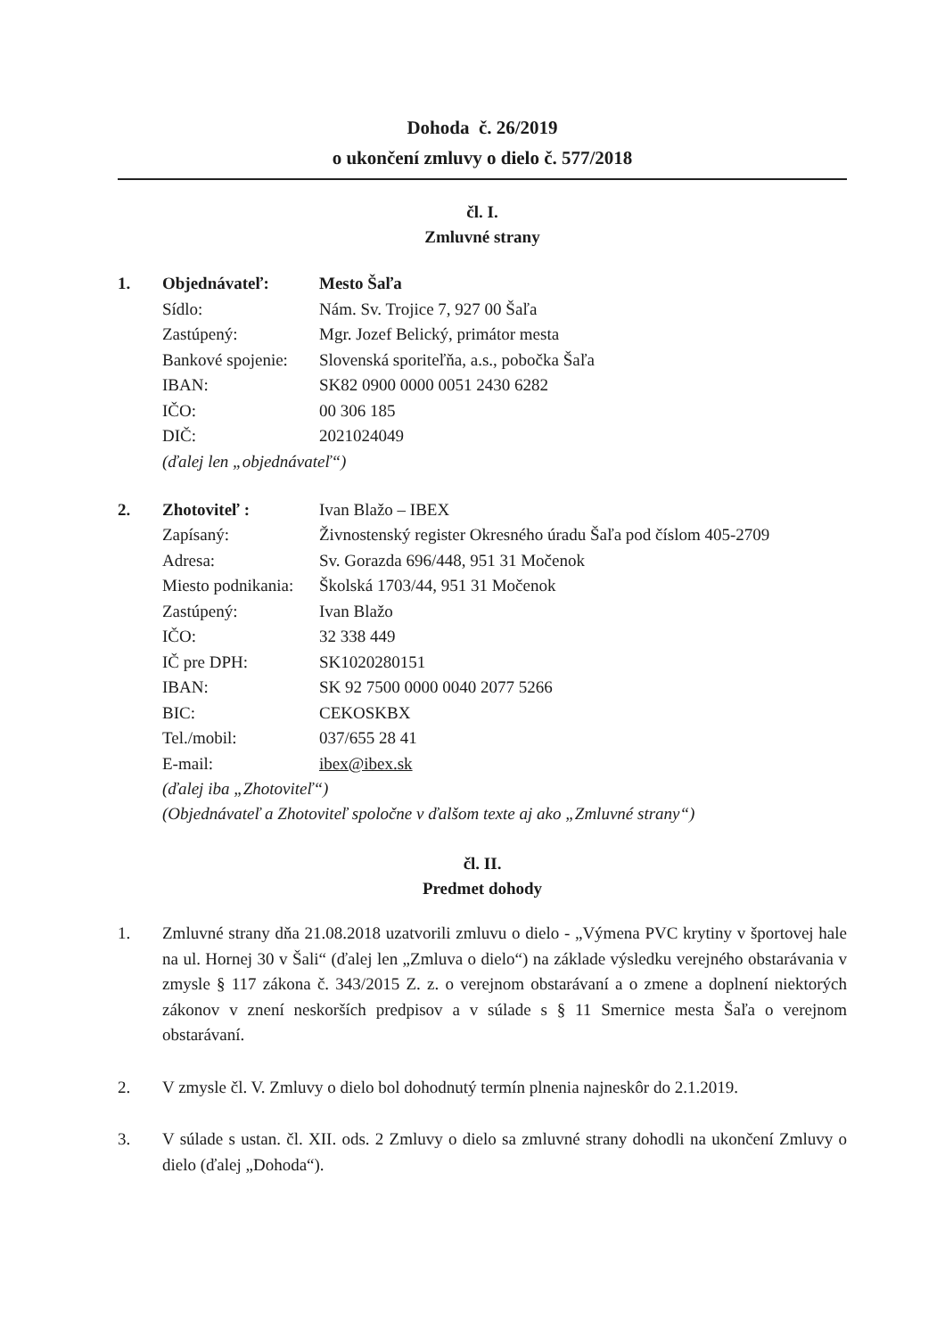Dohoda č. 26/2019
o ukončení zmluvy o dielo č. 577/2018
čl. I.
Zmluvné strany
| 1. | Objednávateľ: | Mesto Šaľa |
| | Sídlo: | Nám. Sv. Trojice 7, 927 00 Šaľa |
| | Zastúpený: | Mgr. Jozef Belický, primátor mesta |
| | Bankové spojenie: | Slovenská sporiteľňa, a.s., pobočka Šaľa |
| | IBAN: | SK82 0900 0000 0051 2430 6282 |
| | IČO: | 00 306 185 |
| | DIČ: | 2021024049 |
| | (ďalej len „objednávateľ“) | |
| 2. | Zhotoviteľ : | Ivan Blažo – IBEX |
| | Zapísaný: | Živnostenský register Okresného úradu Šaľa pod číslom 405-2709 |
| | Adresa: | Sv. Gorazda 696/448, 951 31 Močenok |
| | Miesto podnikania: | Školská 1703/44, 951 31 Močenok |
| | Zastúpený: | Ivan Blažo |
| | IČO: | 32 338 449 |
| | IČ pre DPH: | SK1020280151 |
| | IBAN: | SK 92 7500 0000 0040 2077 5266 |
| | BIC: | CEKOSKBX |
| | Tel./mobil: | 037/655 28 41 |
| | E-mail: | ibex@ibex.sk |
| | (ďalej iba „Zhotoviteľ“) (Objednávateľ a Zhotoviteľ spoločne v ďalšom texte aj ako „Zmluvné strany“) | |
čl. II.
Predmet dohody
1. Zmluvné strany dňa 21.08.2018 uzatvorili zmluvu o dielo - „Výmena PVC krytiny v športovej hale na ul. Hornej 30 v Šali“ (ďalej len „Zmluva o dielo“) na základe výsledku verejného obstarávania v zmysle § 117 zákona č. 343/2015 Z. z. o verejnom obstarávaní a o zmene a doplnení niektorých zákonov v znení neskorších predpisov a v súlade s § 11 Smernice mesta Šaľa o verejnom obstarávaní.
2. V zmysle čl. V. Zmluvy o dielo bol dohodnutý termín plnenia najneskôr do 2.1.2019.
3. V súlade s ustan. čl. XII. ods. 2 Zmluvy o dielo sa zmluvné strany dohodli na ukončení Zmluvy o dielo (ďalej „Dohoda“).